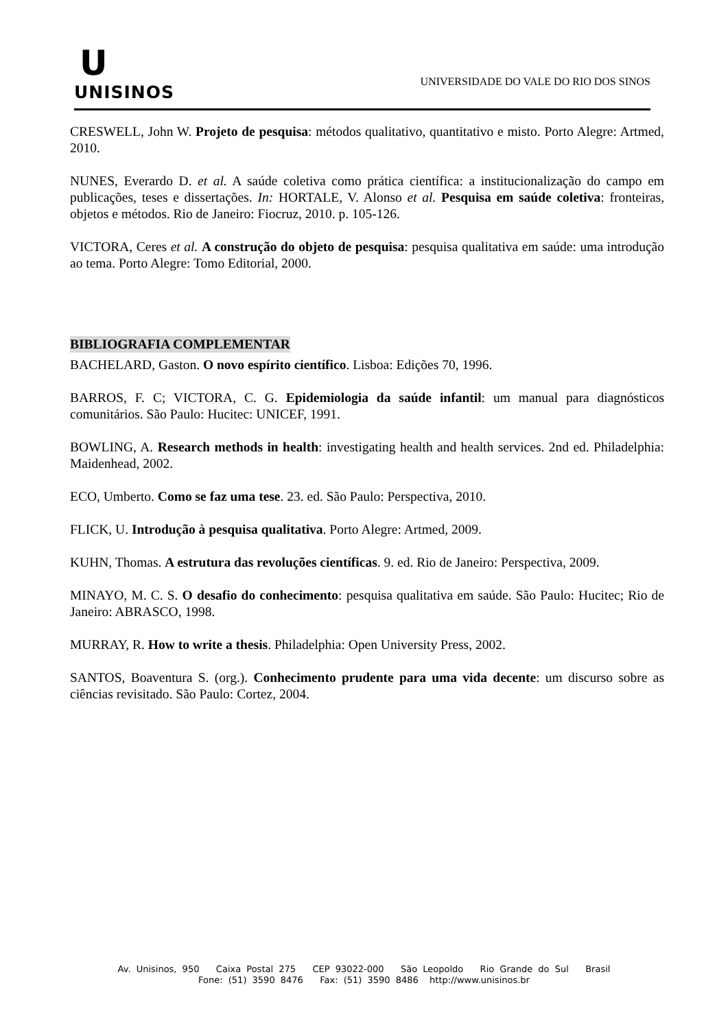U
UNISINOS
UNIVERSIDADE DO VALE DO RIO DOS SINOS
CRESWELL, John W. Projeto de pesquisa: métodos qualitativo, quantitativo e misto. Porto Alegre: Artmed, 2010.
NUNES, Everardo D. et al. A saúde coletiva como prática científica: a institucionalização do campo em publicações, teses e dissertações. In: HORTALE, V. Alonso et al. Pesquisa em saúde coletiva: fronteiras, objetos e métodos. Rio de Janeiro: Fiocruz, 2010. p. 105-126.
VICTORA, Ceres et al. A construção do objeto de pesquisa: pesquisa qualitativa em saúde: uma introdução ao tema. Porto Alegre: Tomo Editorial, 2000.
BIBLIOGRAFIA COMPLEMENTAR
BACHELARD, Gaston. O novo espírito científico. Lisboa: Edições 70, 1996.
BARROS, F. C; VICTORA, C. G. Epidemiologia da saúde infantil: um manual para diagnósticos comunitários. São Paulo: Hucitec: UNICEF, 1991.
BOWLING, A. Research methods in health: investigating health and health services. 2nd ed. Philadelphia: Maidenhead, 2002.
ECO, Umberto. Como se faz uma tese. 23. ed. São Paulo: Perspectiva, 2010.
FLICK, U. Introdução à pesquisa qualitativa. Porto Alegre: Artmed, 2009.
KUHN, Thomas. A estrutura das revoluções científicas. 9. ed. Rio de Janeiro: Perspectiva, 2009.
MINAYO, M. C. S. O desafio do conhecimento: pesquisa qualitativa em saúde. São Paulo: Hucitec; Rio de Janeiro: ABRASCO, 1998.
MURRAY, R. How to write a thesis. Philadelphia: Open University Press, 2002.
SANTOS, Boaventura S. (org.). Conhecimento prudente para uma vida decente: um discurso sobre as ciências revisitado. São Paulo: Cortez, 2004.
Av. Unisinos, 950 Caixa Postal 275 CEP 93022-000 São Leopoldo Rio Grande do Sul Brasil
Fone: (51) 3590 8476 Fax: (51) 3590 8486 http://www.unisinos.br